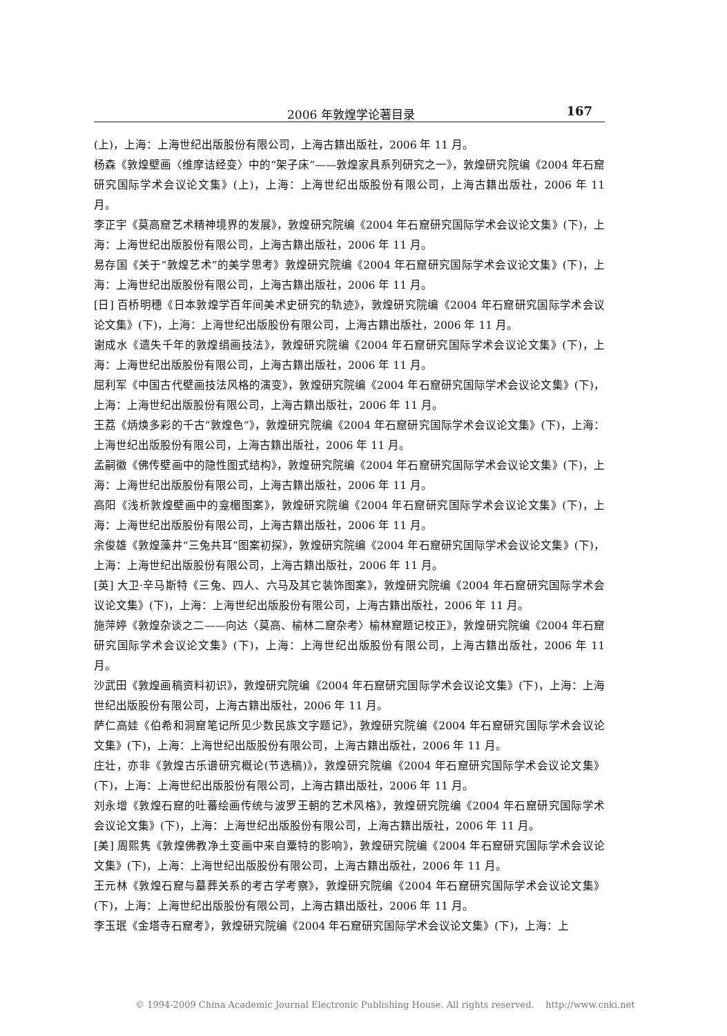2006 年敦煌学论著目录 167
(上)，上海：上海世纪出版股份有限公司，上海古籍出版社，2006 年 11 月。
杨森《敦煌壁画〈维摩诘经变〉中的“架子床”——敦煌家具系列研究之一》，敦煌研究院编《2004 年石窟研究国际学术会议论文集》(上)，上海：上海世纪出版股份有限公司，上海古籍出版社，2006 年 11 月。
李正宇《莫高窟艺术精神境界的发展》，敦煌研究院编《2004 年石窟研究国际学术会议论文集》(下)，上海：上海世纪出版股份有限公司，上海古籍出版社，2006 年 11 月。
易存国《关于“敦煌艺术”的美学思考》敦煌研究院编《2004 年石窟研究国际学术会议论文集》(下)，上海：上海世纪出版股份有限公司，上海古籍出版社，2006 年 11 月。
[日] 百桥明穗《日本敦煌学百年间美术史研究的轨迹》，敦煌研究院编《2004 年石窟研究国际学术会议论文集》(下)，上海：上海世纪出版股份有限公司，上海古籍出版社，2006 年 11 月。
谢成水《遗失千年的敦煌绢画技法》，敦煌研究院编《2004 年石窟研究国际学术会议论文集》(下)，上海：上海世纪出版股份有限公司，上海古籍出版社，2006 年 11 月。
屈利军《中国古代壁画技法风格的演变》，敦煌研究院编《2004 年石窟研究国际学术会议论文集》(下)，上海：上海世纪出版股份有限公司，上海古籍出版社，2006 年 11 月。
王荔《炳焕多彩的千古“敦煌色”》，敦煌研究院编《2004 年石窟研究国际学术会议论文集》(下)，上海：上海世纪出版股份有限公司，上海古籍出版社，2006 年 11 月。
孟嗣徽《佛传壁画中的隐性图式结构》，敦煌研究院编《2004 年石窟研究国际学术会议论文集》(下)，上海：上海世纪出版股份有限公司，上海古籍出版社，2006 年 11 月。
高阳《浅析敦煌壁画中的龛楣图案》，敦煌研究院编《2004 年石窟研究国际学术会议论文集》(下)，上海：上海世纪出版股份有限公司，上海古籍出版社，2006 年 11 月。
余俊雄《敦煌藻井“三兔共耳”图案初探》，敦煌研究院编《2004 年石窟研究国际学术会议论文集》(下)，上海：上海世纪出版股份有限公司，上海古籍出版社，2006 年 11 月。
[英] 大卫·辛马斯特《三兔、四人、六马及其它装饰图案》，敦煌研究院编《2004 年石窟研究国际学术会议论文集》(下)，上海：上海世纪出版股份有限公司，上海古籍出版社，2006 年 11 月。
施萍婷《敦煌杂谈之二——向达〈莫高、榆林二窟杂考〉榆林窟题记校正》，敦煌研究院编《2004 年石窟研究国际学术会议论文集》(下)，上海：上海世纪出版股份有限公司，上海古籍出版社，2006 年 11 月。
沙武田《敦煌画稿资料初识》，敦煌研究院编《2004 年石窟研究国际学术会议论文集》(下)，上海：上海世纪出版股份有限公司，上海古籍出版社，2006 年 11 月。
萨仁高娃《伯希和洞窟笔记所见少数民族文字题记》，敦煌研究院编《2004 年石窟研究国际学术会议论文集》(下)，上海：上海世纪出版股份有限公司，上海古籍出版社，2006 年 11 月。
庄壮，亦非《敦煌古乐谱研究概论(节选稿)》，敦煌研究院编《2004 年石窟研究国际学术会议论文集》(下)，上海：上海世纪出版股份有限公司，上海古籍出版社，2006 年 11 月。
刘永增《敦煌石窟的吐蕃绘画传统与波罗王朝的艺术风格》，敦煌研究院编《2004 年石窟研究国际学术会议论文集》(下)，上海：上海世纪出版股份有限公司，上海古籍出版社，2006 年 11 月。
[美] 周熙隽《敦煌佛教净土变画中来自粟特的影响》，敦煌研究院编《2004 年石窟研究国际学术会议论文集》(下)，上海：上海世纪出版股份有限公司，上海古籍出版社，2006 年 11 月。
王元林《敦煌石窟与墓葬关系的考古学考察》，敦煌研究院编《2004 年石窟研究国际学术会议论文集》(下)，上海：上海世纪出版股份有限公司，上海古籍出版社，2006 年 11 月。
李玉珉《金塔寺石窟考》，敦煌研究院编《2004 年石窟研究国际学术会议论文集》(下)，上海：上
© 1994-2009 China Academic Journal Electronic Publishing House. All rights reserved. http://www.cnki.net